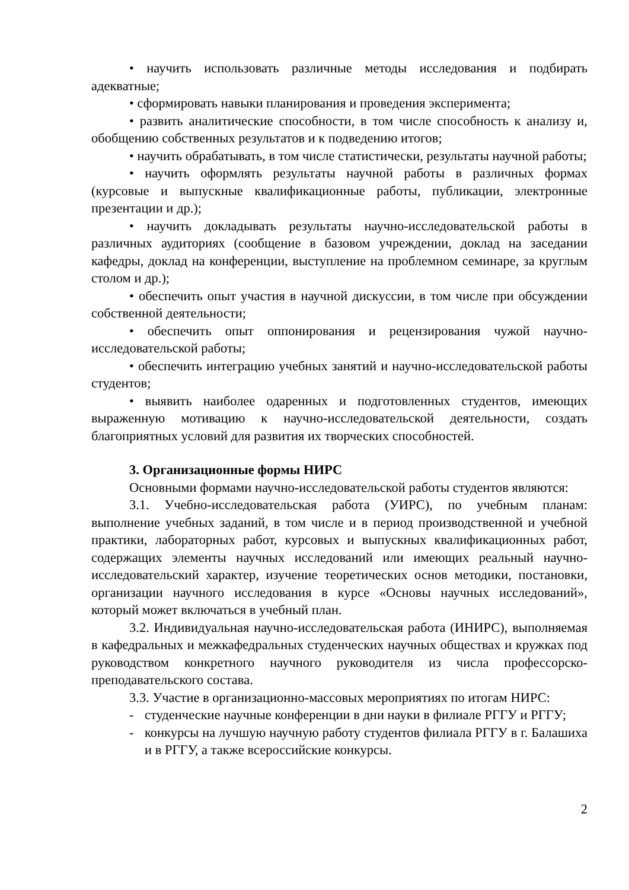• научить использовать различные методы исследования и подбирать адекватные;
• сформировать навыки планирования и проведения эксперимента;
• развить аналитические способности, в том числе способность к анализу и, обобщению собственных результатов и к подведению итогов;
• научить обрабатывать, в том числе статистически, результаты научной работы;
• научить оформлять результаты научной работы в различных формах (курсовые и выпускные квалификационные работы, публикации, электронные презентации и др.);
• научить докладывать результаты научно-исследовательской работы в различных аудиториях (сообщение в базовом учреждении, доклад на заседании кафедры, доклад на конференции, выступление на проблемном семинаре, за круглым столом и др.);
• обеспечить опыт участия в научной дискуссии, в том числе при обсуждении собственной деятельности;
• обеспечить опыт оппонирования и рецензирования чужой научно-исследовательской работы;
• обеспечить интеграцию учебных занятий и научно-исследовательской работы студентов;
• выявить наиболее одаренных и подготовленных студентов, имеющих выраженную мотивацию к научно-исследовательской деятельности, создать благоприятных условий для развития их творческих способностей.
3. Организационные формы НИРС
Основными формами научно-исследовательской работы студентов являются:
3.1. Учебно-исследовательская работа (УИРС), по учебным планам: выполнение учебных заданий, в том числе и в период производственной и учебной практики, лабораторных работ, курсовых и выпускных квалификационных работ, содержащих элементы научных исследований или имеющих реальный научно-исследовательский характер, изучение теоретических основ методики, постановки, организации научного исследования в курсе «Основы научных исследований», который может включаться в учебный план.
3.2. Индивидуальная научно-исследовательская работа (ИНИРС), выполняемая в кафедральных и межкафедральных студенческих научных обществах и кружках под руководством конкретного научного руководителя из числа профессорско-преподавательского состава.
3.3. Участие в организационно-массовых мероприятиях по итогам НИРС:
- студенческие научные конференции в дни науки в филиале РГГУ и РГГУ;
- конкурсы на лучшую научную работу студентов филиала РГГУ в г. Балашиха и в РГГУ, а также всероссийские конкурсы.
2